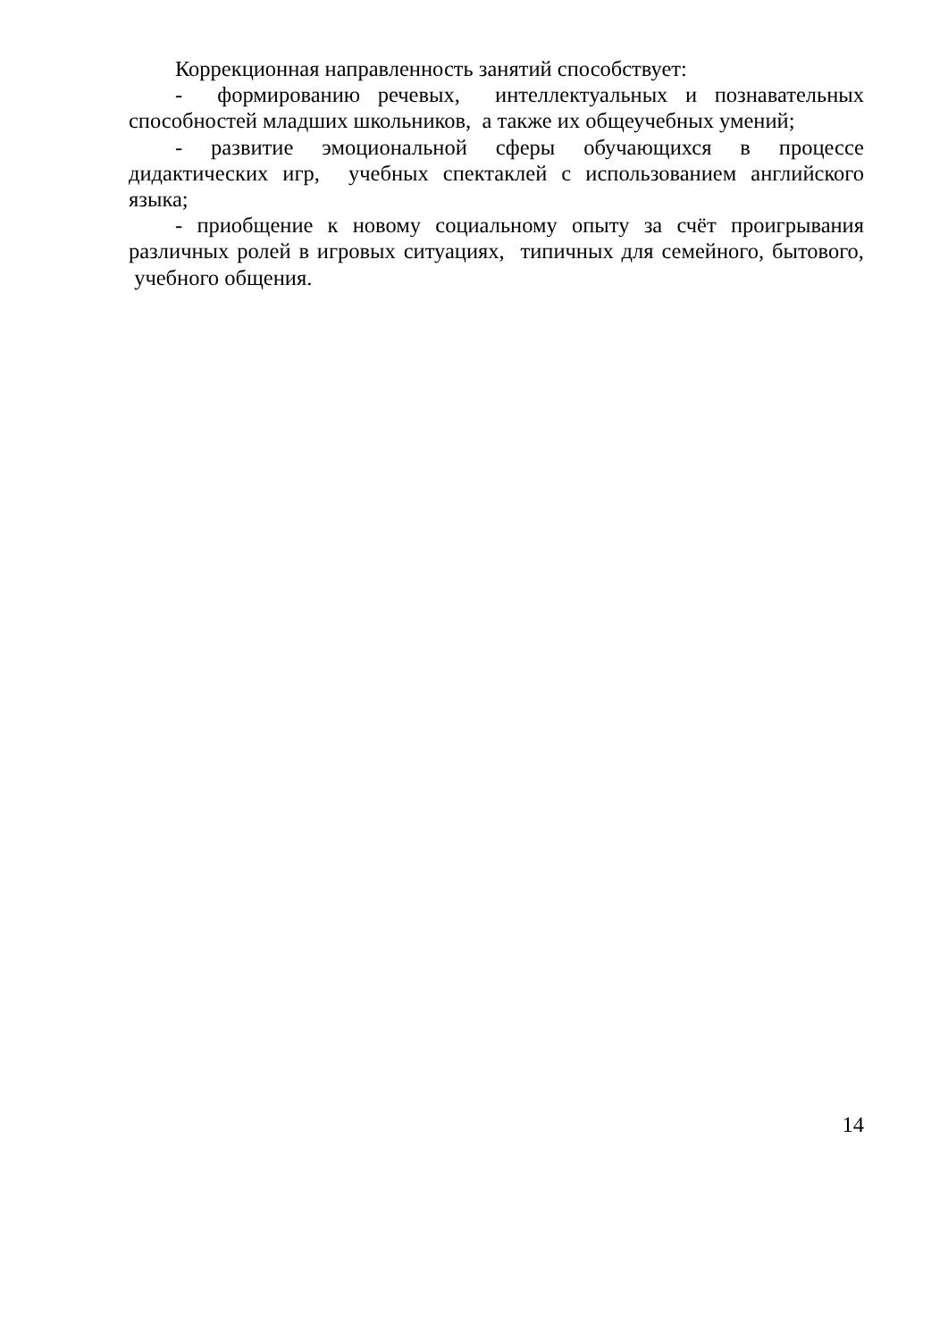Коррекционная направленность занятий способствует:
- формированию речевых, интеллектуальных и познавательных способностей младших школьников, а также их общеучебных умений;
- развитие эмоциональной сферы обучающихся в процессе дидактических игр, учебных спектаклей с использованием английского языка;
- приобщение к новому социальному опыту за счёт проигрывания различных ролей в игровых ситуациях, типичных для семейного, бытового, учебного общения.
14